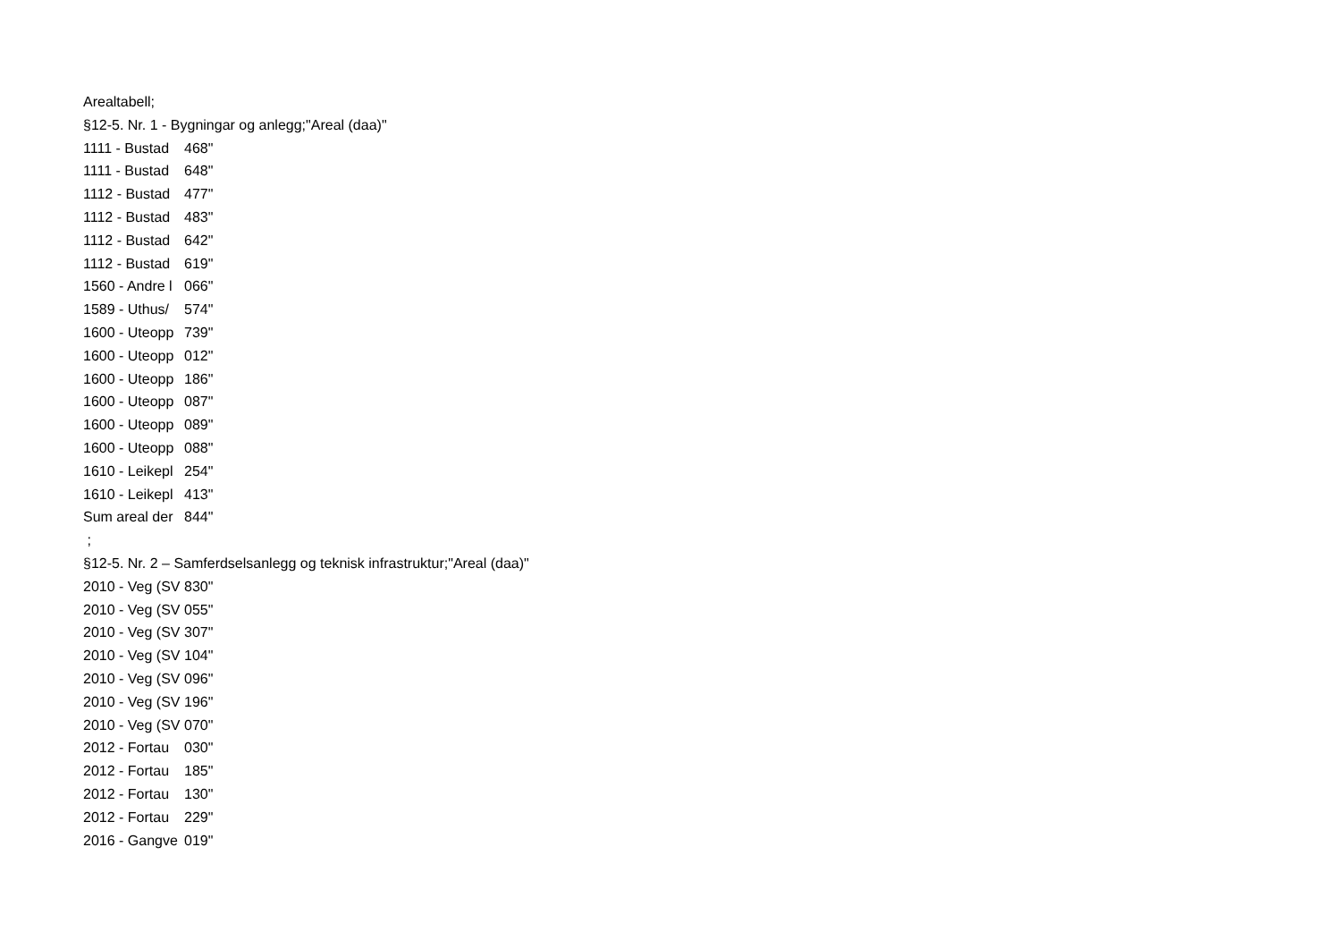| Arealtabell; | |
| §12-5. Nr. 1 - Bygningar og anlegg;"Areal (daa)" | |
| 1111 - Bustad | 468" |
| 1111 - Bustad | 648" |
| 1112 - Bustad | 477" |
| 1112 - Bustad | 483" |
| 1112 - Bustad | 642" |
| 1112 - Bustad | 619" |
| 1560 - Andre l | 066" |
| 1589 - Uthus/ | 574" |
| 1600 - Uteopp | 739" |
| 1600 - Uteopp | 012" |
| 1600 - Uteopp | 186" |
| 1600 - Uteopp | 087" |
| 1600 - Uteopp | 089" |
| 1600 - Uteopp | 088" |
| 1610 - Leikepl | 254" |
| 1610 - Leikepl | 413" |
| Sum areal der | 844" |
| ; | |
| §12-5. Nr. 2 – Samferdselsanlegg og teknisk infrastruktur;"Areal (daa)" | |
| 2010 - Veg (SV | 830" |
| 2010 - Veg (SV | 055" |
| 2010 - Veg (SV | 307" |
| 2010 - Veg (SV | 104" |
| 2010 - Veg (SV | 096" |
| 2010 - Veg (SV | 196" |
| 2010 - Veg (SV | 070" |
| 2012 - Fortau | 030" |
| 2012 - Fortau | 185" |
| 2012 - Fortau | 130" |
| 2012 - Fortau | 229" |
| 2016 - Gangve | 019" |